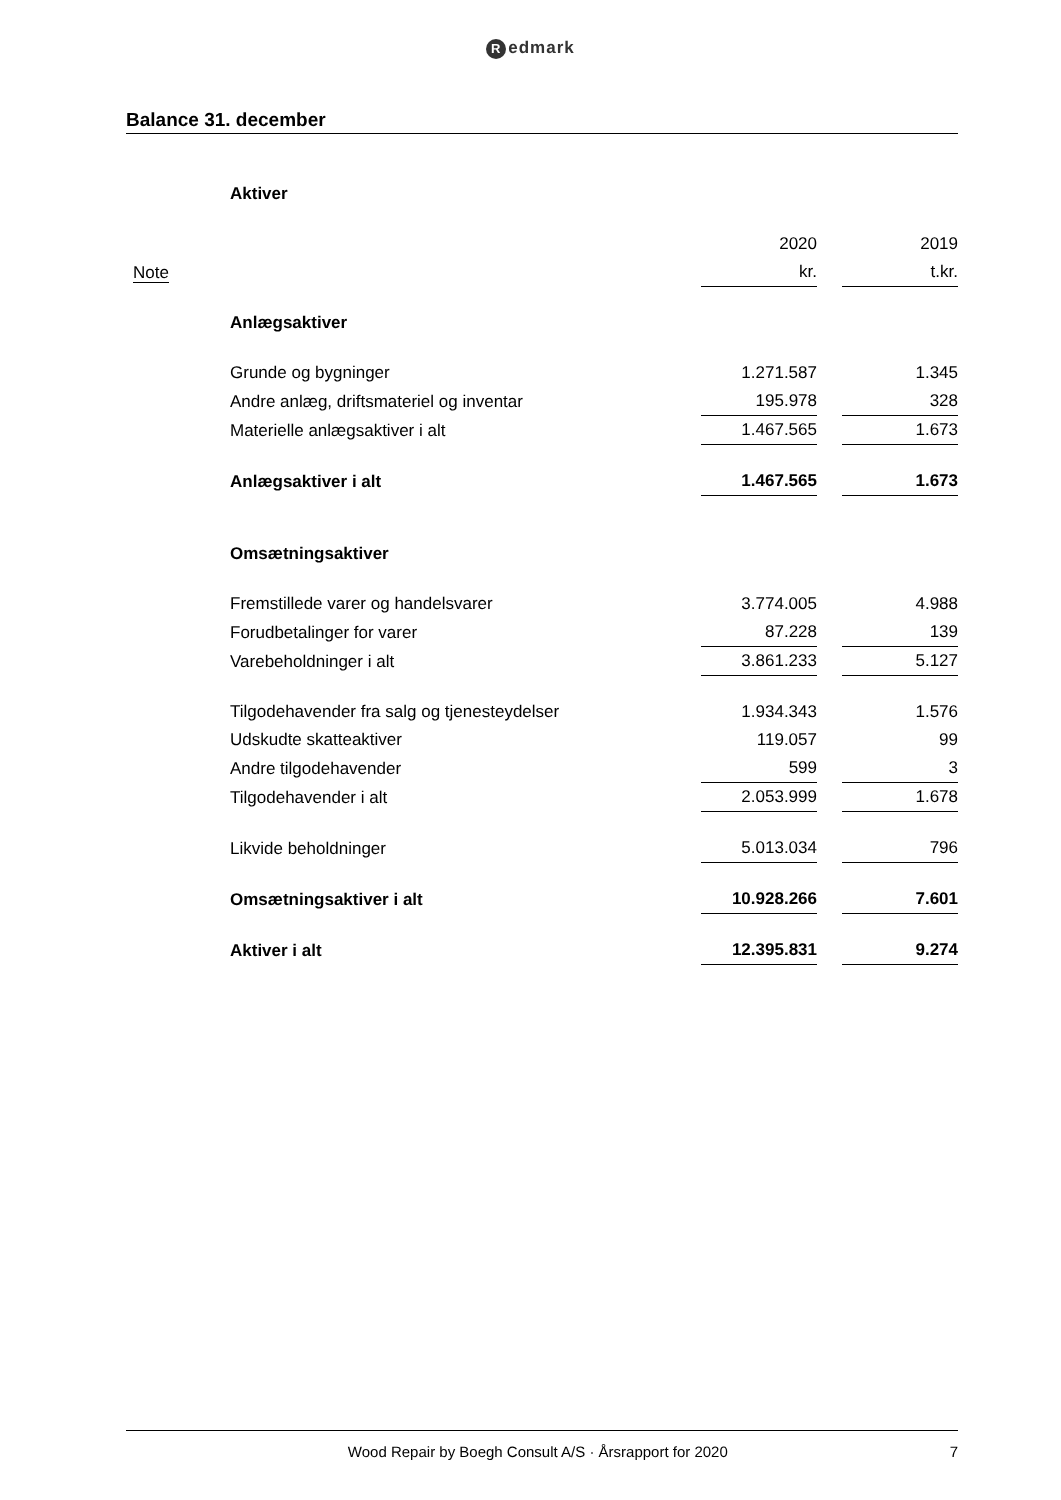Redmark
Balance 31. december
| | Aktiver | | | |
| | | 2020 | | 2019 |
| Note | | kr. | | t.kr. |
| | Anlægsaktiver | | | |
| | Grunde og bygninger | 1.271.587 | | 1.345 |
| | Andre anlæg, driftsmateriel og inventar | 195.978 | | 328 |
| | Materielle anlægsaktiver i alt | 1.467.565 | | 1.673 |
| | Anlægsaktiver i alt | 1.467.565 | | 1.673 |
| | Omsætningsaktiver | | | |
| | Fremstillede varer og handelsvarer | 3.774.005 | | 4.988 |
| | Forudbetalinger for varer | 87.228 | | 139 |
| | Varebeholdninger i alt | 3.861.233 | | 5.127 |
| | Tilgodehavender fra salg og tjenesteydelser | 1.934.343 | | 1.576 |
| | Udskudte skatteaktiver | 119.057 | | 99 |
| | Andre tilgodehavender | 599 | | 3 |
| | Tilgodehavender i alt | 2.053.999 | | 1.678 |
| | Likvide beholdninger | 5.013.034 | | 796 |
| | Omsætningsaktiver i alt | 10.928.266 | | 7.601 |
| | Aktiver i alt | 12.395.831 | | 9.274 |
Wood Repair by Boegh Consult A/S · Årsrapport for 2020
7